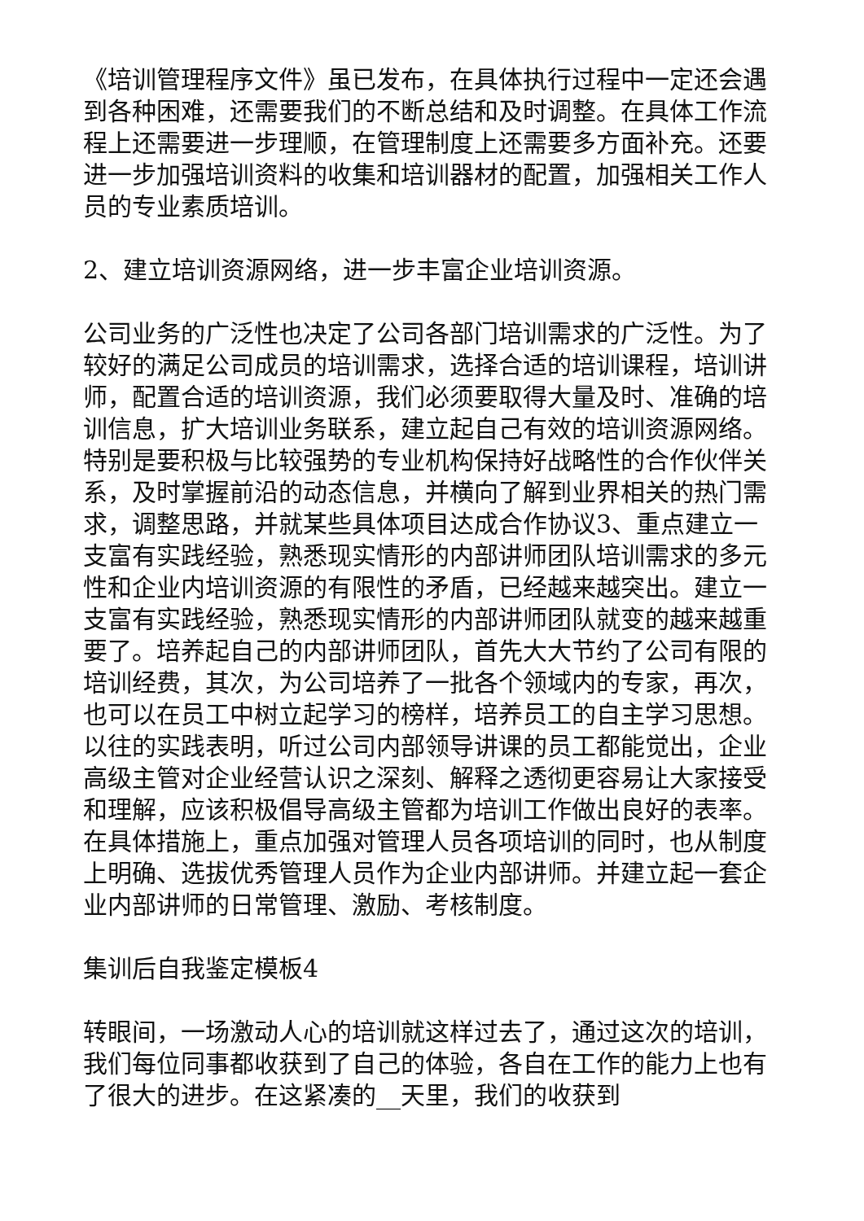《培训管理程序文件》虽已发布，在具体执行过程中一定还会遇到各种困难，还需要我们的不断总结和及时调整。在具体工作流程上还需要进一步理顺，在管理制度上还需要多方面补充。还要进一步加强培训资料的收集和培训器材的配置，加强相关工作人员的专业素质培训。
2、建立培训资源网络，进一步丰富企业培训资源。
公司业务的广泛性也决定了公司各部门培训需求的广泛性。为了较好的满足公司成员的培训需求，选择合适的培训课程，培训讲师，配置合适的培训资源，我们必须要取得大量及时、准确的培训信息，扩大培训业务联系，建立起自己有效的培训资源网络。特别是要积极与比较强势的专业机构保持好战略性的合作伙伴关系，及时掌握前沿的动态信息，并横向了解到业界相关的热门需求，调整思路，并就某些具体项目达成合作协议3、重点建立一支富有实践经验，熟悉现实情形的内部讲师团队培训需求的多元性和企业内培训资源的有限性的矛盾，已经越来越突出。建立一支富有实践经验，熟悉现实情形的内部讲师团队就变的越来越重要了。培养起自己的内部讲师团队，首先大大节约了公司有限的培训经费，其次，为公司培养了一批各个领域内的专家，再次，也可以在员工中树立起学习的榜样，培养员工的自主学习思想。以往的实践表明，听过公司内部领导讲课的员工都能觉出，企业高级主管对企业经营认识之深刻、解释之透彻更容易让大家接受和理解，应该积极倡导高级主管都为培训工作做出良好的表率。在具体措施上，重点加强对管理人员各项培训的同时，也从制度上明确、选拔优秀管理人员作为企业内部讲师。并建立起一套企业内部讲师的日常管理、激励、考核制度。
集训后自我鉴定模板4
转眼间，一场激动人心的培训就这样过去了，通过这次的培训，我们每位同事都收获到了自己的体验，各自在工作的能力上也有了很大的进步。在这紧凑的__天里，我们的收获到